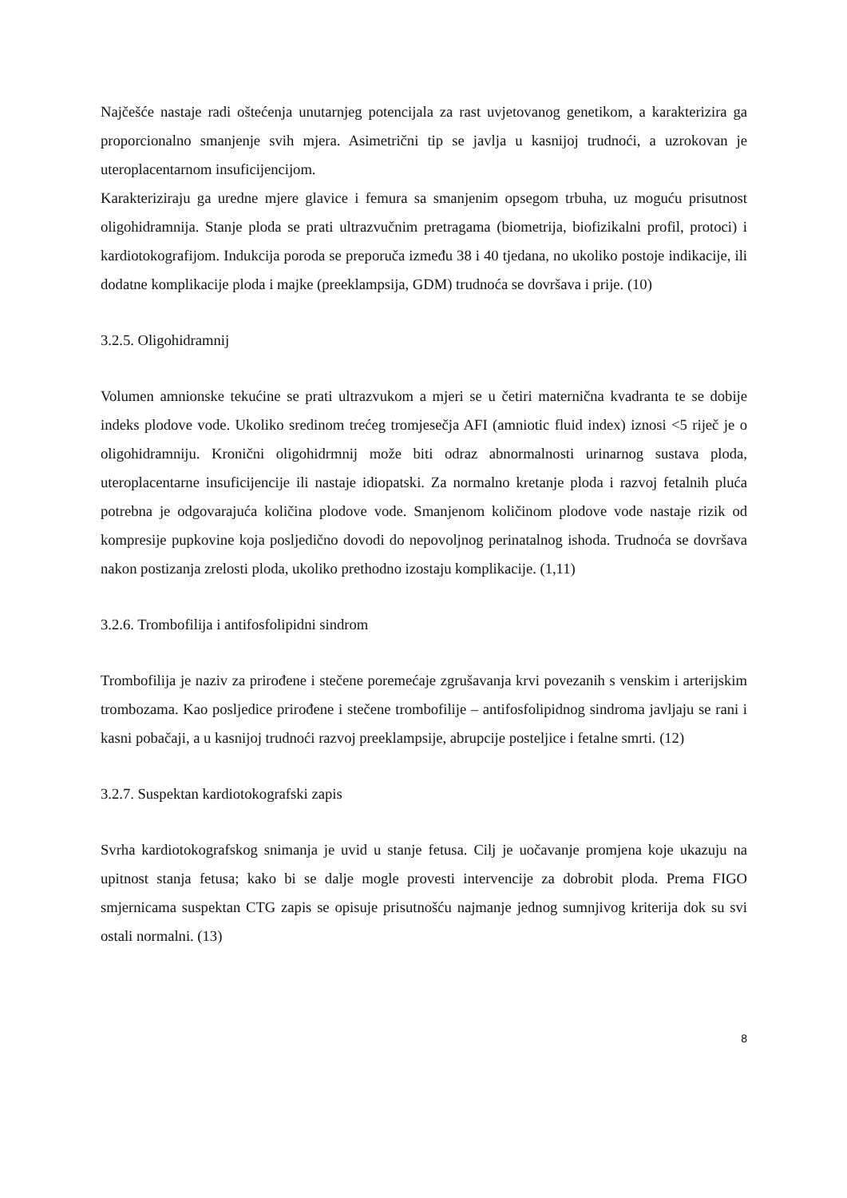Najčešće nastaje radi oštećenja unutarnjeg potencijala za rast uvjetovanog genetikom, a karakterizira ga proporcionalno smanjenje svih mjera. Asimetrični tip se javlja u kasnijoj trudnoći, a uzrokovan je uteroplacentarnom insuficijencijom.
Karakteriziraju ga uredne mjere glavice i femura sa smanjenim opsegom trbuha, uz moguću prisutnost oligohidramnija. Stanje ploda se prati ultrazvučnim pretragama (biometrija, biofizikalni profil, protoci) i kardiotokografijom. Indukcija poroda se preporuča između 38 i 40 tjedana, no ukoliko postoje indikacije, ili dodatne komplikacije ploda i majke (preeklampsija, GDM) trudnoća se dovršava i prije. (10)
3.2.5. Oligohidramnij
Volumen amnionske tekućine se prati ultrazvukom a mjeri se u četiri maternična kvadranta te se dobije indeks plodove vode. Ukoliko sredinom trećeg tromjesečja AFI (amniotic fluid index) iznosi <5 riječ je o oligohidramniju. Kronični oligohidrmnij može biti odraz abnormalnosti urinarnog sustava ploda, uteroplacentarne insuficijencije ili nastaje idiopatski. Za normalno kretanje ploda i razvoj fetalnih pluća potrebna je odgovarajuća količina plodove vode. Smanjenom količinom plodove vode nastaje rizik od kompresije pupkovine koja posljedično dovodi do nepovoljnog perinatalnog ishoda. Trudnoća se dovršava nakon postizanja zrelosti ploda, ukoliko prethodno izostaju komplikacije. (1,11)
3.2.6. Trombofilija i antifosfolipidni sindrom
Trombofilija je naziv za prirođene i stečene poremećaje zgrušavanja krvi povezanih s venskim i arterijskim trombozama. Kao posljedice prirođene i stečene trombofilije – antifosfolipidnog sindroma javljaju se rani i kasni pobačaji, a u kasnijoj trudnoći razvoj preeklampsije, abrupcije posteljice i fetalne smrti. (12)
3.2.7. Suspektan kardiotokografski zapis
Svrha kardiotokografskog snimanja je uvid u stanje fetusa. Cilj je uočavanje promjena koje ukazuju na upitnost stanja fetusa; kako bi se dalje mogle provesti intervencije za dobrobit ploda. Prema FIGO smjernicama suspektan CTG zapis se opisuje prisutnošću najmanje jednog sumnjivog kriterija dok su svi ostali normalni. (13)
8